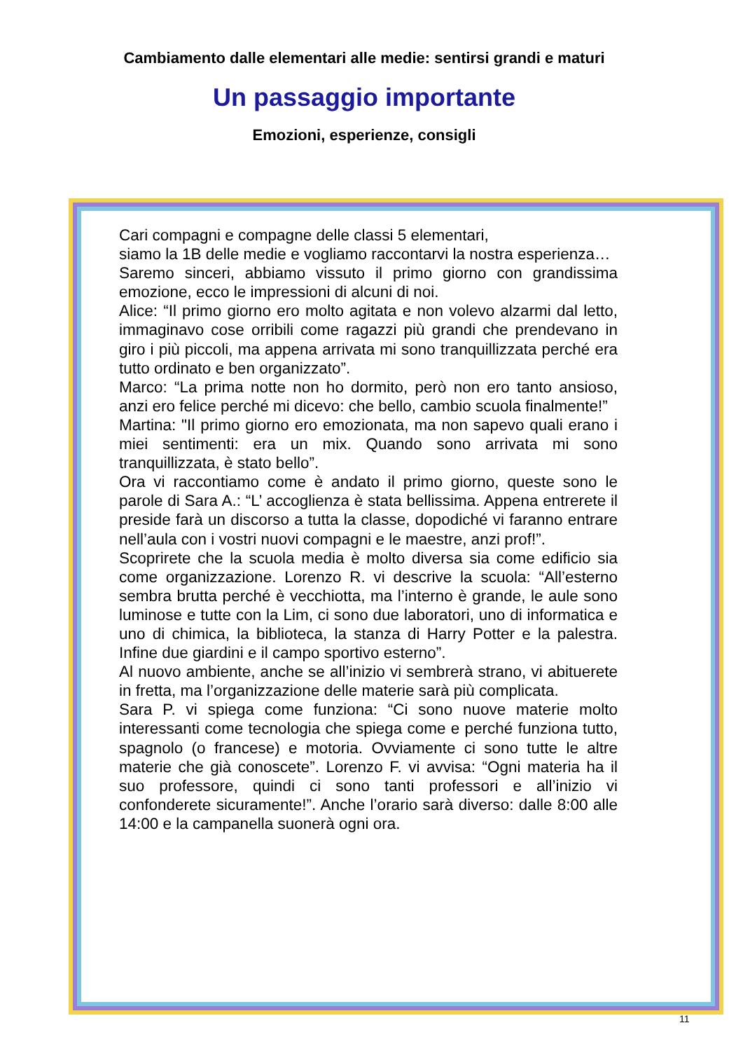Cambiamento dalle elementari alle medie: sentirsi grandi e maturi
Un passaggio importante
Emozioni, esperienze, consigli
Cari compagni e compagne delle classi 5 elementari,
siamo la 1B delle medie e vogliamo raccontarvi la nostra esperienza…
Saremo sinceri, abbiamo vissuto il primo giorno con grandissima emozione, ecco le impressioni di alcuni di noi.
Alice: “Il primo giorno ero molto agitata e non volevo alzarmi dal letto, immaginavo cose orribili come ragazzi più grandi che prendevano in giro i più piccoli, ma appena arrivata mi sono tranquillizzata perché era tutto ordinato e ben organizzato”.
Marco: “La prima notte non ho dormito, però non ero tanto ansioso, anzi ero felice perché mi dicevo: che bello, cambio scuola finalmente!”
Martina: "Il primo giorno ero emozionata, ma non sapevo quali erano i miei sentimenti: era un mix. Quando sono arrivata mi sono tranquillizzata, è stato bello”.
Ora vi raccontiamo come è andato il primo giorno, queste sono le parole di Sara A.: “L’ accoglienza è stata bellissima. Appena entrerete il preside farà un discorso a tutta la classe, dopodiché vi faranno entrare nell’aula con i vostri nuovi compagni e le maestre, anzi prof!”.
Scoprirete che la scuola media è molto diversa sia come edificio sia come organizzazione. Lorenzo R. vi descrive la scuola: “All’esterno sembra brutta perché è vecchiotta, ma l’interno è grande, le aule sono luminose e tutte con la Lim, ci sono due laboratori, uno di informatica e uno di chimica, la biblioteca, la stanza di Harry Potter e la palestra. Infine due giardini e il campo sportivo esterno”.
Al nuovo ambiente, anche se all’inizio vi sembrerà strano, vi abituerete in fretta, ma l’organizzazione delle materie sarà più complicata.
Sara P. vi spiega come funziona: “Ci sono nuove materie molto interessanti come tecnologia che spiega come e perché funziona tutto, spagnolo (o francese) e motoria. Ovviamente ci sono tutte le altre materie che già conoscete”. Lorenzo F. vi avvisa: “Ogni materia ha il suo professore, quindi ci sono tanti professori e all’inizio vi confonderete sicuramente!”. Anche l’orario sarà diverso: dalle 8:00 alle 14:00 e la campanella suonerà ogni ora.
11